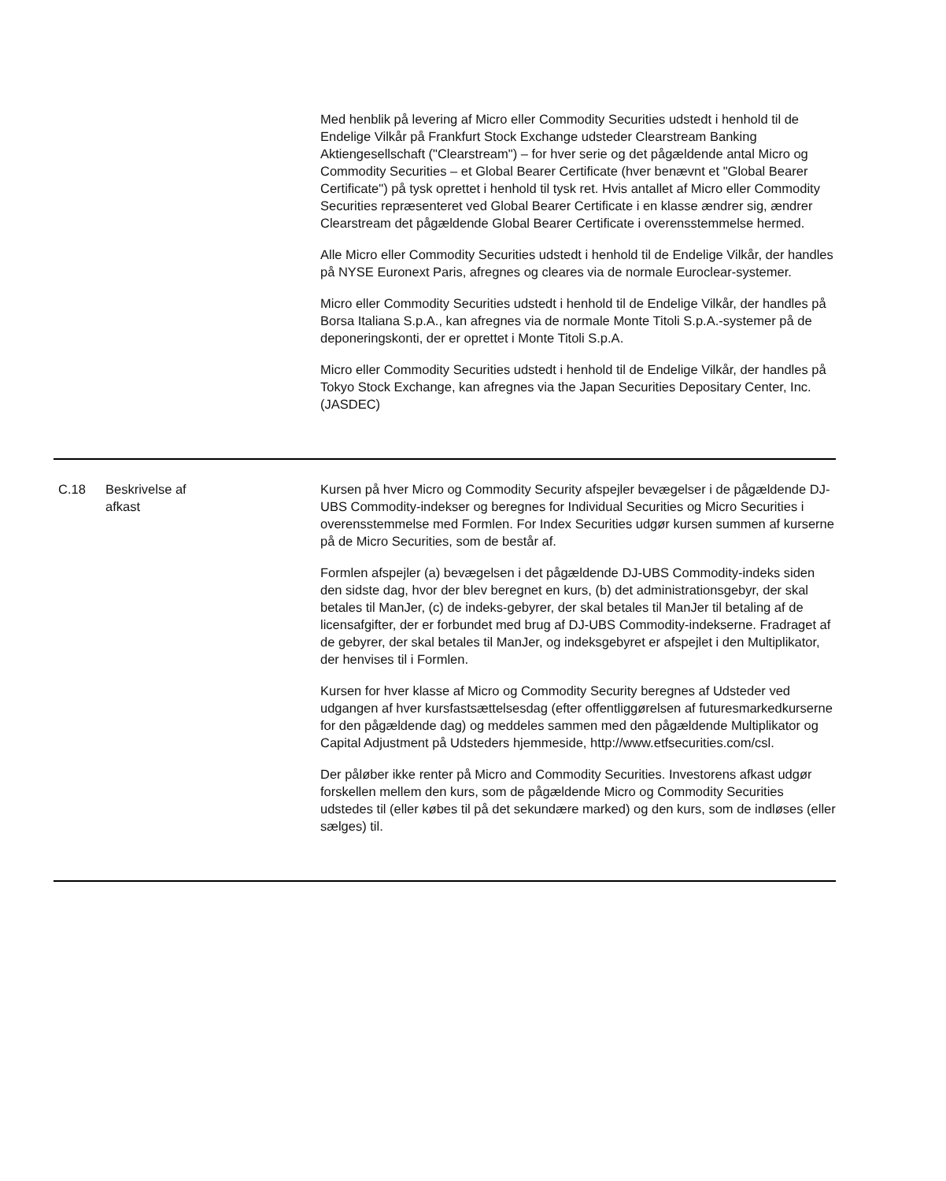| | | Med henblik på levering af Micro eller Commodity Securities udstedt i henhold til de Endelige Vilkår på Frankfurt Stock Exchange udsteder Clearstream Banking Aktiengesellschaft ("Clearstream") – for hver serie og det pågældende antal Micro og Commodity Securities – et Global Bearer Certificate (hver benævnt et "Global Bearer Certificate") på tysk oprettet i henhold til tysk ret. Hvis antallet af Micro eller Commodity Securities repræsenteret ved Global Bearer Certificate i en klasse ændrer sig, ændrer Clearstream det pågældende Global Bearer Certificate i overensstemmelse hermed. Alle Micro eller Commodity Securities udstedt i henhold til de Endelige Vilkår, der handles på NYSE Euronext Paris, afregnes og cleares via de normale Euroclear-systemer. Micro eller Commodity Securities udstedt i henhold til de Endelige Vilkår, der handles på Borsa Italiana S.p.A., kan afregnes via de normale Monte Titoli S.p.A.-systemer på de deponeringskonti, der er oprettet i Monte Titoli S.p.A. Micro eller Commodity Securities udstedt i henhold til de Endelige Vilkår, der handles på Tokyo Stock Exchange, kan afregnes via the Japan Securities Depositary Center, Inc. (JASDEC) |
| C.18 | Beskrivelse af afkast | Kursen på hver Micro og Commodity Security afspejler bevægelser i de pågældende DJ-UBS Commodity-indekser og beregnes for Individual Securities og Micro Securities i overensstemmelse med Formlen. For Index Securities udgør kursen summen af kurserne på de Micro Securities, som de består af. Formlen afspejler (a) bevægelsen i det pågældende DJ-UBS Commodity-indeks siden den sidste dag, hvor der blev beregnet en kurs, (b) det administrationsgebyr, der skal betales til ManJer, (c) de indeks-gebyrer, der skal betales til ManJer til betaling af de licensafgifter, der er forbundet med brug af DJ-UBS Commodity-indekserne. Fradraget af de gebyrer, der skal betales til ManJer, og indeksgebyret er afspejlet i den Multiplikator, der henvises til i Formlen. Kursen for hver klasse af Micro og Commodity Security beregnes af Udsteder ved udgangen af hver kursfastsættelsesdag (efter offentliggørelsen af futuresmarkedkurserne for den pågældende dag) og meddeles sammen med den pågældende Multiplikator og Capital Adjustment på Udsteders hjemmeside, http://www.etfsecurities.com/csl. Der påløber ikke renter på Micro and Commodity Securities. Investorens afkast udgør forskellen mellem den kurs, som de pågældende Micro og Commodity Securities udstedes til (eller købes til på det sekundære marked) og den kurs, som de indløses (eller sælges) til. |